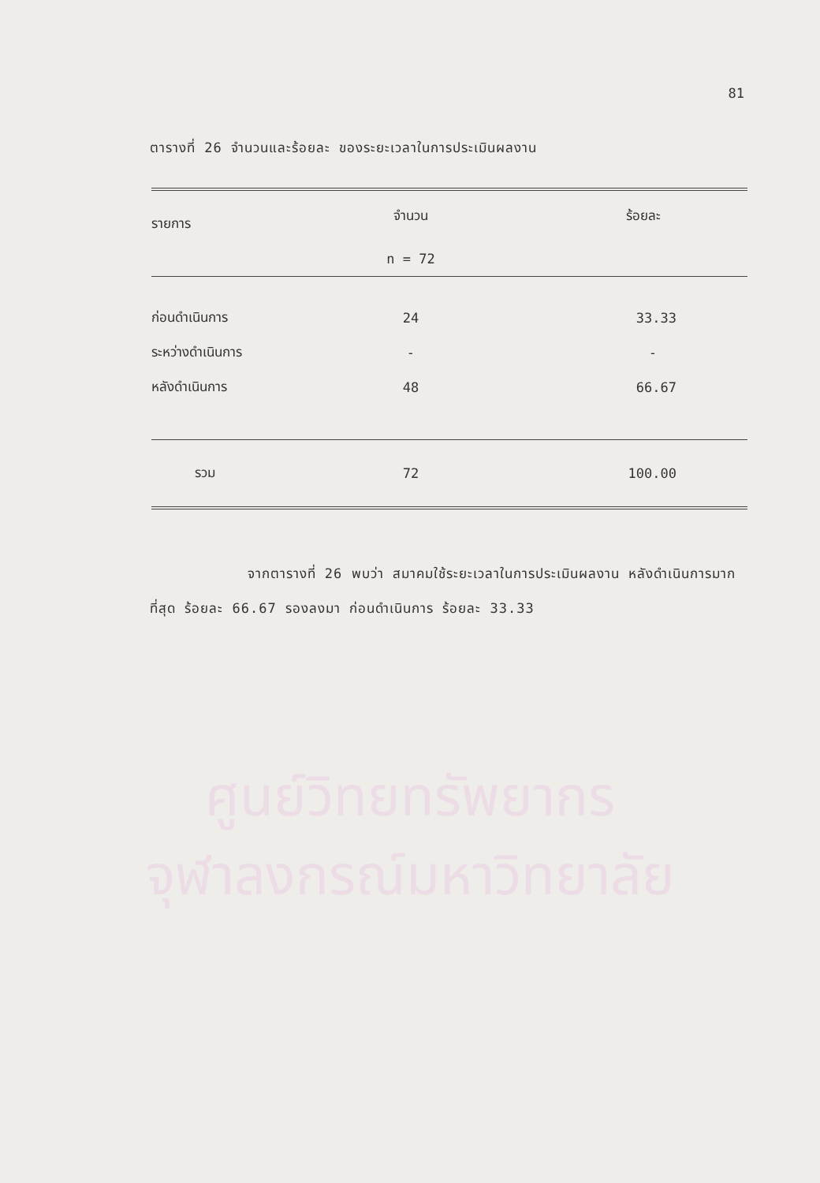ศูนย์วิทยทรัพยากร
จุฬาลงกรณ์มหาวิทยาลัย
81
ตารางที่ 26 จำนวนและร้อยละ ของระยะเวลาในการประเมินผลงาน
| รายการ | จำนวน | ร้อยละ |
| --- | --- | --- |
| | n = 72 | |
| ก่อนดำเนินการ | 24 | 33.33 |
| ระหว่างดำเนินการ | - | - |
| หลังดำเนินการ | 48 | 66.67 |
| รวม | 72 | 100.00 |
จากตารางที่ 26 พบว่า สมาคมใช้ระยะเวลาในการประเมินผลงาน หลังดำเนินการมากที่สุด ร้อยละ 66.67 รองลงมา ก่อนดำเนินการ ร้อยละ 33.33